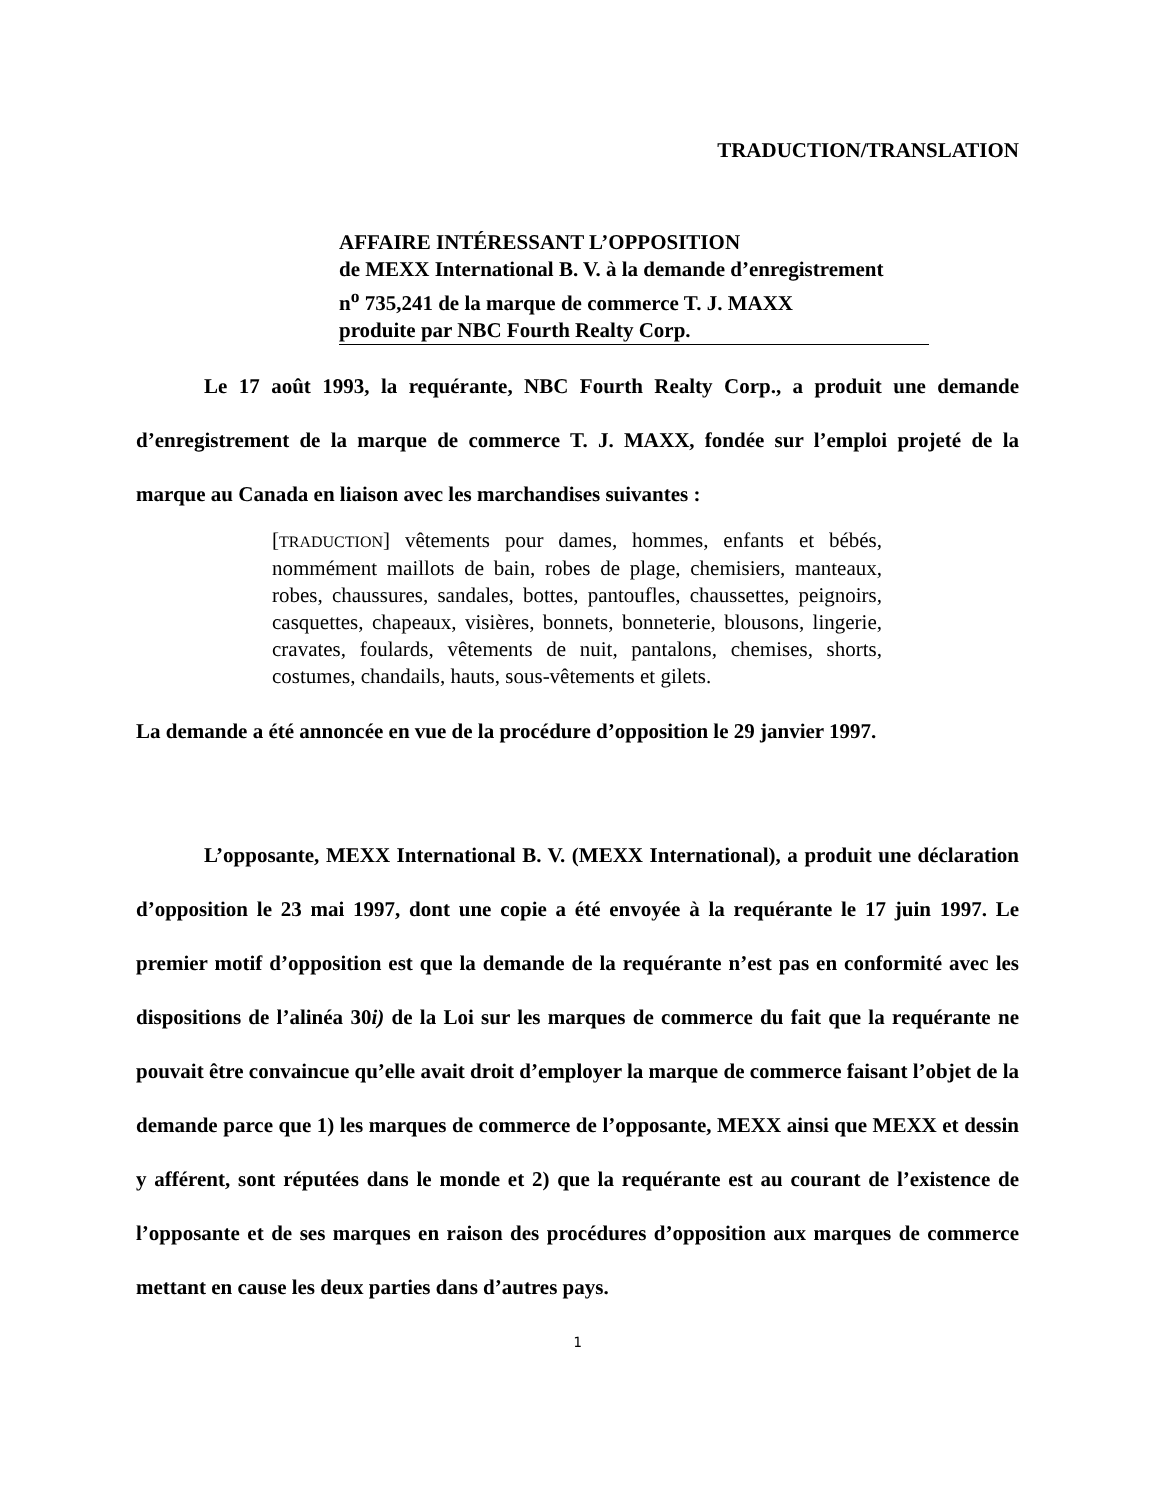TRADUCTION/TRANSLATION
AFFAIRE INTÉRESSANT L’OPPOSITION
de MEXX International B. V. à la demande d’enregistrement
n<sup>o</sup> 735,241 de la marque de commerce T. J. MAXX
produite par NBC Fourth Realty Corp.
Le 17 août 1993, la requérante, NBC Fourth Realty Corp., a produit une demande d’enregistrement de la marque de commerce T. J. MAXX, fondée sur l’emploi projeté de la marque au Canada en liaison avec les marchandises suivantes :
[TRADUCTION] vêtements pour dames, hommes, enfants et bébés, nommément maillots de bain, robes de plage, chemisiers, manteaux, robes, chaussures, sandales, bottes, pantoufles, chaussettes, peignoirs, casquettes, chapeaux, visières, bonnets, bonneterie, blousons, lingerie, cravates, foulards, vêtements de nuit, pantalons, chemises, shorts, costumes, chandails, hauts, sous-vêtements et gilets.
La demande a été annoncée en vue de la procédure d’opposition le 29 janvier 1997.
L’opposante, MEXX International B. V. (MEXX International), a produit une déclaration d’opposition le 23 mai 1997, dont une copie a été envoyée à la requérante le 17 juin 1997. Le premier motif d’opposition est que la demande de la requérante n’est pas en conformité avec les dispositions de l’alinéa 30i) de la Loi sur les marques de commerce du fait que la requérante ne pouvait être convaincue qu’elle avait droit d’employer la marque de commerce faisant l’objet de la demande parce que 1) les marques de commerce de l’opposante, MEXX ainsi que MEXX et dessin y afférent, sont réputées dans le monde et 2) que la requérante est au courant de l’existence de l’opposante et de ses marques en raison des procédures d’opposition aux marques de commerce mettant en cause les deux parties dans d’autres pays.
1